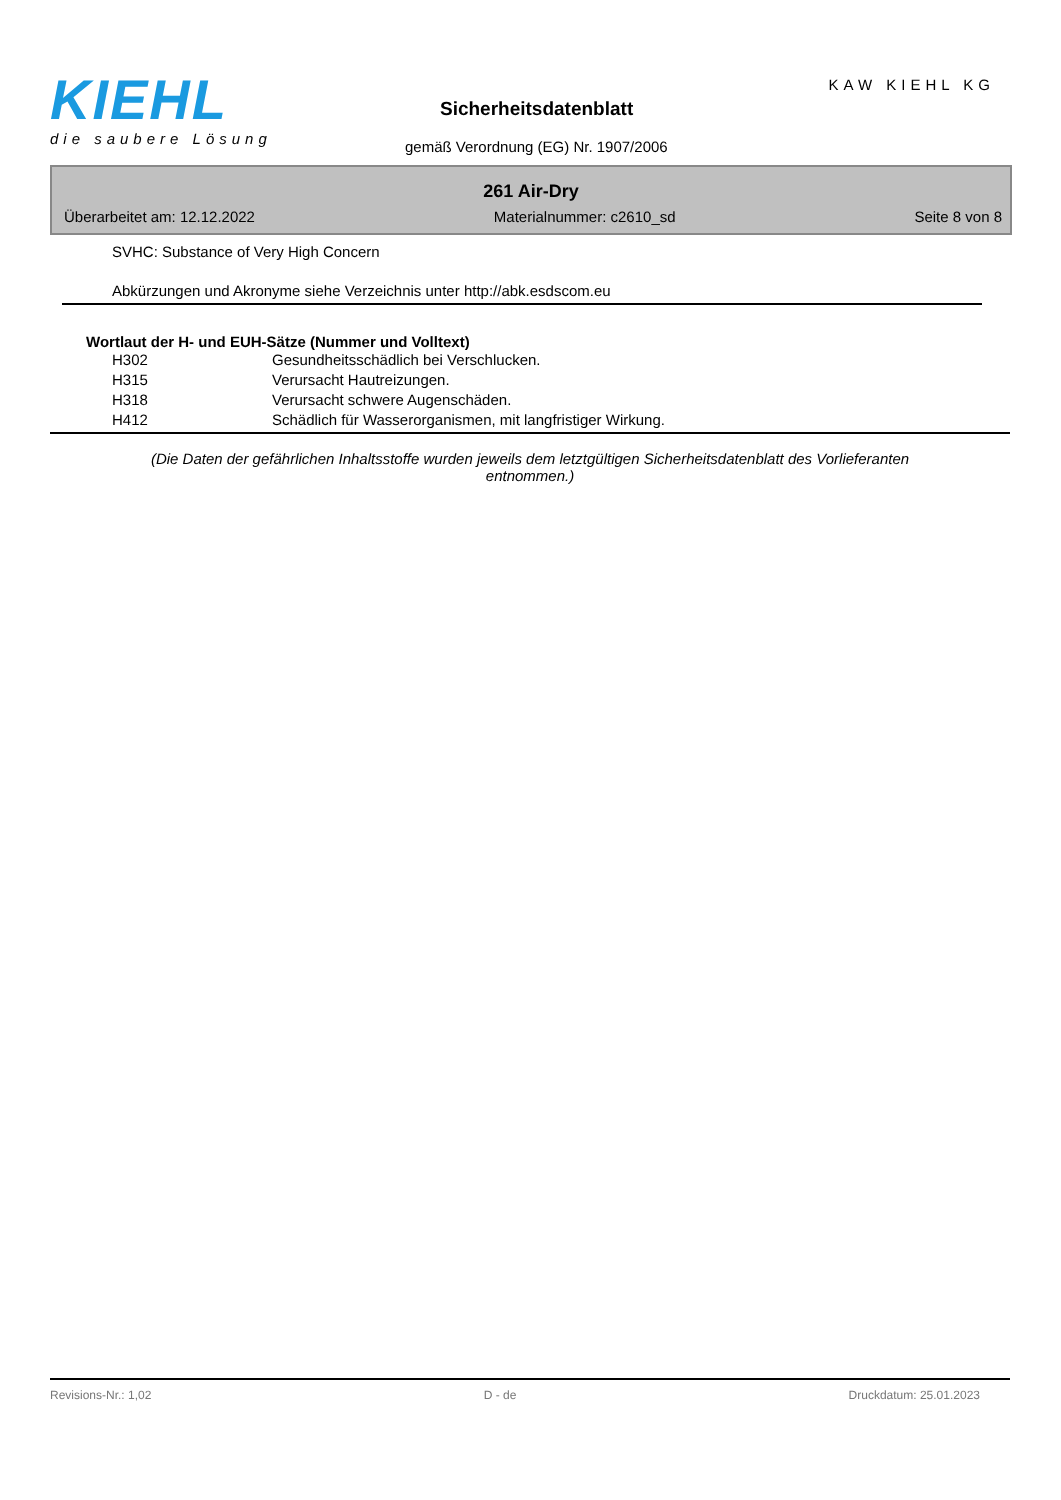KIEHL
die saubere Lösung
Sicherheitsdatenblatt
gemäß Verordnung (EG) Nr. 1907/2006
KAW KIEHL KG
261 Air-Dry
Überarbeitet am: 12.12.2022 Materialnummer: c2610_sd Seite 8 von 8
SVHC: Substance of Very High Concern
Abkürzungen und Akronyme siehe Verzeichnis unter http://abk.esdscom.eu
Wortlaut der H- und EUH-Sätze (Nummer und Volltext)
| H302 | Gesundheitsschädlich bei Verschlucken. |
| H315 | Verursacht Hautreizungen. |
| H318 | Verursacht schwere Augenschäden. |
| H412 | Schädlich für Wasserorganismen, mit langfristiger Wirkung. |
(Die Daten der gefährlichen Inhaltsstoffe wurden jeweils dem letztgültigen Sicherheitsdatenblatt des Vorlieferanten entnommen.)
Revisions-Nr.: 1,02 D - de Druckdatum: 25.01.2023